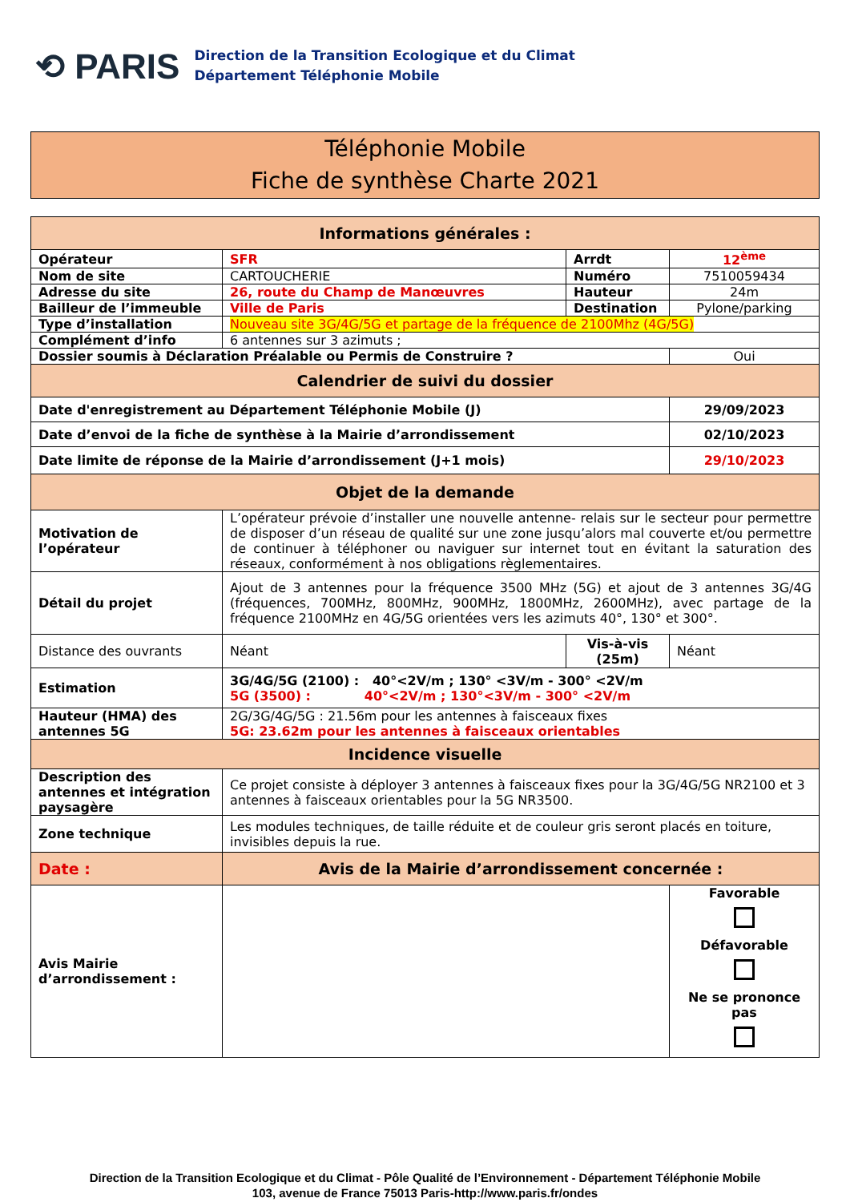⟲ PARIS
Direction de la Transition Ecologique et du Climat
Département Téléphonie Mobile
Téléphonie Mobile
Fiche de synthèse Charte 2021
| Informations générales : | | | | |
| --- | --- | --- | --- | --- |
| Opérateur | SFR | Arrdt | 12<sup>ème</sup> | |
| Nom de site | CARTOUCHERIE | Numéro | 7510059434 | |
| Adresse du site | 26, route du Champ de Manœuvres | Hauteur | 24m | |
| Bailleur de l’immeuble | Ville de Paris | Destination | Pylone/parking | |
| Type d’installation | Nouveau site 3G/4G/5G et partage de la fréquence de 2100Mhz (4G/5G) | | | |
| Complément d’info | 6 antennes sur 3 azimuts ; | | | |
| Dossier soumis à Déclaration Préalable ou Permis de Construire ? | | | Oui | |
| Calendrier de suivi du dossier | | | | |
| Date d'enregistrement au Département Téléphonie Mobile (J) | | | 29/09/2023 | |
| Date d’envoi de la fiche de synthèse à la Mairie d’arrondissement | | | 02/10/2023 | |
| Date limite de réponse de la Mairie d’arrondissement (J+1 mois) | | | 29/10/2023 | |
| Objet de la demande | | | | |
| Motivation de l’opérateur | L’opérateur prévoie d’installer une nouvelle antenne- relais sur le secteur pour permettre de disposer d’un réseau de qualité sur une zone jusqu’alors mal couverte et/ou permettre de continuer à téléphoner ou naviguer sur internet tout en évitant la saturation des réseaux, conformément à nos obligations règlementaires. | | | |
| Détail du projet | Ajout de 3 antennes pour la fréquence 3500 MHz (5G) et ajout de 3 antennes 3G/4G (fréquences, 700MHz, 800MHz, 900MHz, 1800MHz, 2600MHz), avec partage de la fréquence 2100MHz en 4G/5G orientées vers les azimuts 40°, 130° et 300°. | | | |
| Distance des ouvrants | Néant | Vis-à-vis (25m) | | Néant |
| Estimation | 3G/4G/5G (2100) : 40°<2V/m ; 130° <3V/m - 300° <2V/m 5G (3500) : 40°<2V/m ; 130°<3V/m - 300° <2V/m | | | |
| Hauteur (HMA) des antennes 5G | 2G/3G/4G/5G : 21.56m pour les antennes à faisceaux fixes 5G: 23.62m pour les antennes à faisceaux orientables | | | |
| Incidence visuelle | | | | |
| Description des antennes et intégration paysagère | Ce projet consiste à déployer 3 antennes à faisceaux fixes pour la 3G/4G/5G NR2100 et 3 antennes à faisceaux orientables pour la 5G NR3500. | | | |
| Zone technique | Les modules techniques, de taille réduite et de couleur gris seront placés en toiture, invisibles depuis la rue. | | | |
| Date : | Avis de la Mairie d’arrondissement concernée : | | | |
| Avis Mairie d’arrondissement : | | | Favorable Défavorable Ne se prononce pas | |
Direction de la Transition Ecologique et du Climat - Pôle Qualité de l’Environnement - Département Téléphonie Mobile
103, avenue de France 75013 Paris-http://www.paris.fr/ondes